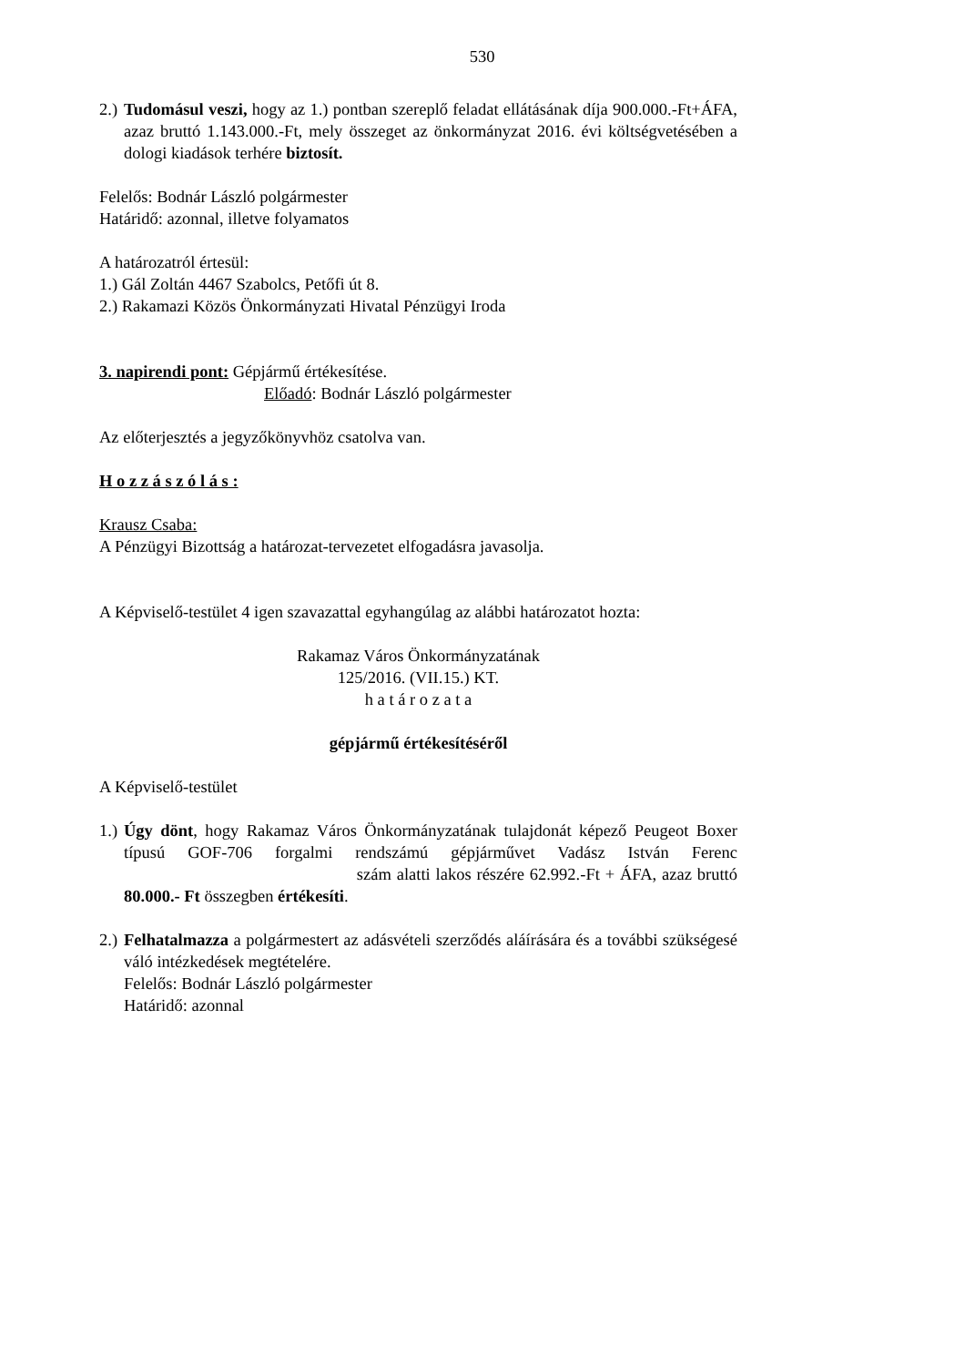530
2.) Tudomásul veszi, hogy az 1.) pontban szereplő feladat ellátásának díja 900.000.-Ft+ÁFA, azaz bruttó 1.143.000.-Ft, mely összeget az önkormányzat 2016. évi költségvetésében a dologi kiadások terhére biztosít.
Felelős: Bodnár László polgármester
Határidő: azonnal, illetve folyamatos
A határozatról értesül:
1.) Gál Zoltán 4467 Szabolcs, Petőfi út 8.
2.) Rakamazi Közös Önkormányzati Hivatal Pénzügyi Iroda
3. napirendi pont: Gépjármű értékesítése.
Előadó: Bodnár László polgármester
Az előterjesztés a jegyzőkönyvhöz csatolva van.
H o z z á s z ó l á s :
Krausz Csaba:
A Pénzügyi Bizottság a határozat-tervezetet elfogadásra javasolja.
A Képviselő-testület 4 igen szavazattal egyhangúlag az alábbi határozatot hozta:
Rakamaz Város Önkormányzatának
125/2016. (VII.15.) KT.
h a t á r o z a t a
gépjármű értékesítéséről
A Képviselő-testület
1.) Úgy dönt, hogy Rakamaz Város Önkormányzatának tulajdonát képező Peugeot Boxer típusú GOF-706 forgalmi rendszámú gépjárművet Vadász István Ferenc szám alatti lakos részére 62.992.-Ft + ÁFA, azaz bruttó 80.000.- Ft összegben értékesíti.
2.) Felhatalmazza a polgármestert az adásvételi szerződés aláírására és a további szükségesé váló intézkedések megtételére.
Felelős: Bodnár László polgármester
Határidő: azonnal